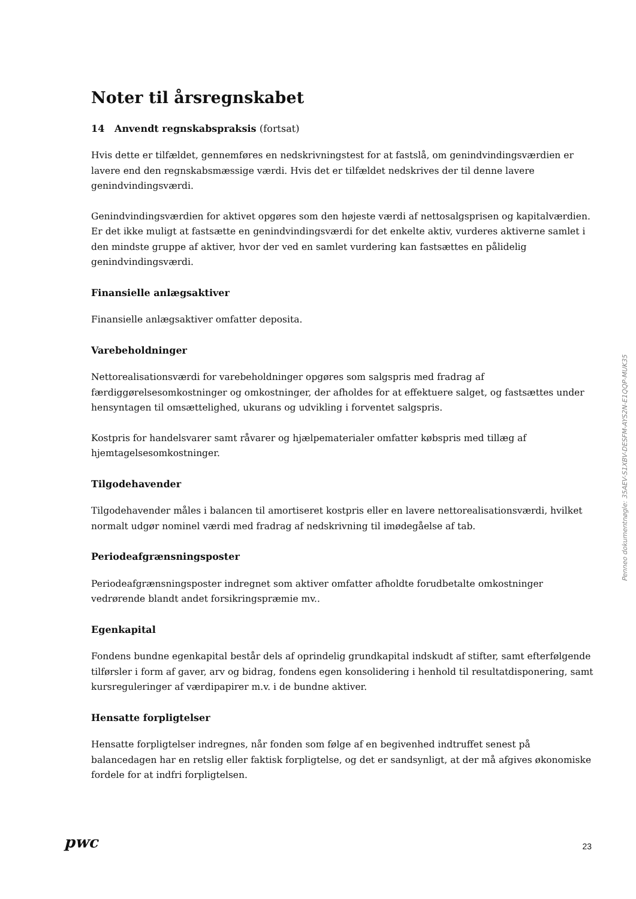Noter til årsregnskabet
14 Anvendt regnskabspraksis (fortsat)
Hvis dette er tilfældet, gennemføres en nedskrivningstest for at fastslå, om genindvindingsværdien er lavere end den regnskabsmæssige værdi. Hvis det er tilfældet nedskrives der til denne lavere genindvindingsværdi.
Genindvindingsværdien for aktivet opgøres som den højeste værdi af nettosalgsprisen og kapitalværdien. Er det ikke muligt at fastsætte en genindvindingsværdi for det enkelte aktiv, vurderes aktiverne samlet i den mindste gruppe af aktiver, hvor der ved en samlet vurdering kan fastsættes en pålidelig genindvindingsværdi.
Finansielle anlægsaktiver
Finansielle anlægsaktiver omfatter deposita.
Varebeholdninger
Nettorealisationsværdi for varebeholdninger opgøres som salgspris med fradrag af færdiggørelsesomkostninger og omkostninger, der afholdes for at effektuere salget, og fastsættes under hensyntagen til omsættelighed, ukurans og udvikling i forventet salgspris.
Kostpris for handelsvarer samt råvarer og hjælpematerialer omfatter købspris med tillæg af hjemtagelsesomkostninger.
Tilgodehavender
Tilgodehavender måles i balancen til amortiseret kostpris eller en lavere nettorealisationsværdi, hvilket normalt udgør nominel værdi med fradrag af nedskrivning til imødegåelse af tab.
Periodeafgrænsningsposter
Periodeafgrænsningsposter indregnet som aktiver omfatter afholdte forudbetalte omkostninger vedrørende blandt andet forsikringspræmie mv..
Egenkapital
Fondens bundne egenkapital består dels af oprindelig grundkapital indskudt af stifter, samt efterfølgende tilførsler i form af gaver, arv og bidrag, fondens egen konsolidering i henhold til resultatdisponering, samt kursreguleringer af værdipapirer m.v. i de bundne aktiver.
Hensatte forpligtelser
Hensatte forpligtelser indregnes, når fonden som følge af en begivenhed indtruffet senest på balancedagen har en retslig eller faktisk forpligtelse, og det er sandsynligt, at der må afgives økonomiske fordele for at indfri forpligtelsen.
Penneo dokumentnøgle: 35AEV-S1XBV-DESFM-AYS2N-E1QQP-MUK35
pwc 23